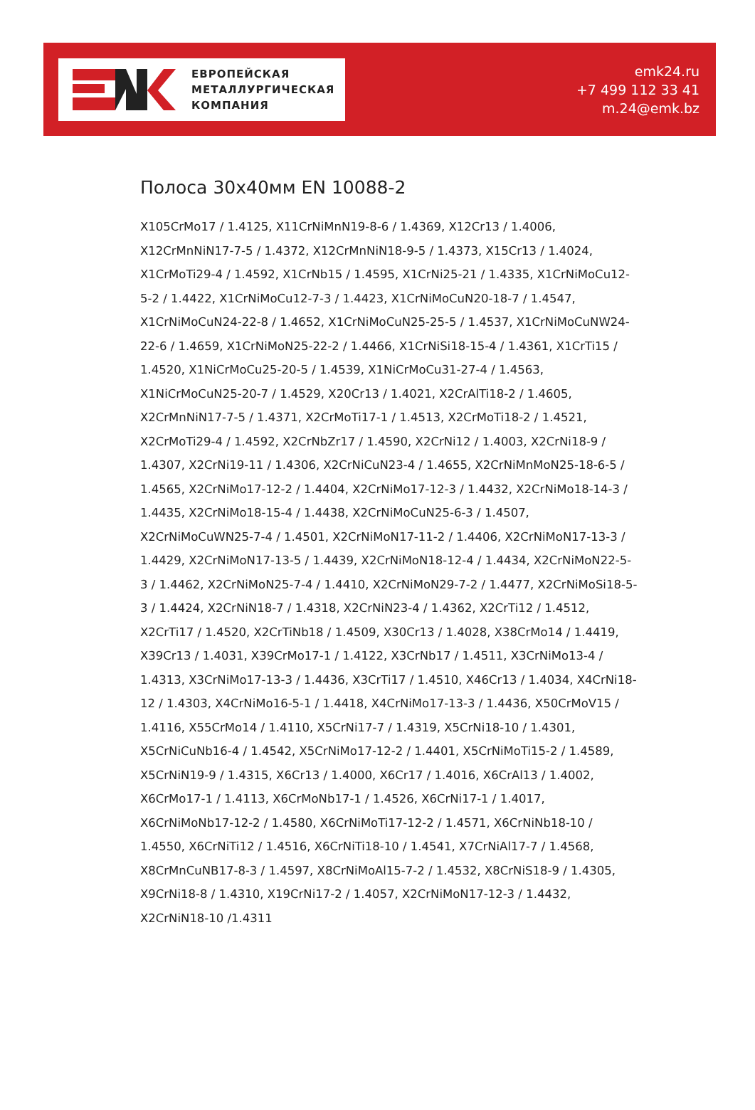ЕВРОПЕЙСКАЯ
МЕТАЛЛУРГИЧЕСКАЯ
КОМПАНИЯ
emk24.ru
+7 499 112 33 41
m.24@emk.bz
Полоса 30x40мм EN 10088-2
X105CrMo17 / 1.4125, X11CrNiMnN19-8-6 / 1.4369, X12Cr13 / 1.4006, X12CrMnNiN17-7-5 / 1.4372, X12CrMnNiN18-9-5 / 1.4373, X15Cr13 / 1.4024, X1CrMoTi29-4 / 1.4592, X1CrNb15 / 1.4595, X1CrNi25-21 / 1.4335, X1CrNiMoCu12-5-2 / 1.4422, X1CrNiMoCu12-7-3 / 1.4423, X1CrNiMoCuN20-18-7 / 1.4547, X1CrNiMoCuN24-22-8 / 1.4652, X1CrNiMoCuN25-25-5 / 1.4537, X1CrNiMoCuNW24-22-6 / 1.4659, X1CrNiMoN25-22-2 / 1.4466, X1CrNiSi18-15-4 / 1.4361, X1CrTi15 / 1.4520, X1NiCrMoCu25-20-5 / 1.4539, X1NiCrMoCu31-27-4 / 1.4563, X1NiCrMoCuN25-20-7 / 1.4529, X20Cr13 / 1.4021, X2CrAlTi18-2 / 1.4605, X2CrMnNiN17-7-5 / 1.4371, X2CrMoTi17-1 / 1.4513, X2CrMoTi18-2 / 1.4521, X2CrMoTi29-4 / 1.4592, X2CrNbZr17 / 1.4590, X2CrNi12 / 1.4003, X2CrNi18-9 / 1.4307, X2CrNi19-11 / 1.4306, X2CrNiCuN23-4 / 1.4655, X2CrNiMnMoN25-18-6-5 / 1.4565, X2CrNiMo17-12-2 / 1.4404, X2CrNiMo17-12-3 / 1.4432, X2CrNiMo18-14-3 / 1.4435, X2CrNiMo18-15-4 / 1.4438, X2CrNiMoCuN25-6-3 / 1.4507, X2CrNiMoCuWN25-7-4 / 1.4501, X2CrNiMoN17-11-2 / 1.4406, X2CrNiMoN17-13-3 / 1.4429, X2CrNiMoN17-13-5 / 1.4439, X2CrNiMoN18-12-4 / 1.4434, X2CrNiMoN22-5-3 / 1.4462, X2CrNiMoN25-7-4 / 1.4410, X2CrNiMoN29-7-2 / 1.4477, X2CrNiMoSi18-5-3 / 1.4424, X2CrNiN18-7 / 1.4318, X2CrNiN23-4 / 1.4362, X2CrTi12 / 1.4512, X2CrTi17 / 1.4520, X2CrTiNb18 / 1.4509, X30Cr13 / 1.4028, X38CrMo14 / 1.4419, X39Cr13 / 1.4031, X39CrMo17-1 / 1.4122, X3CrNb17 / 1.4511, X3CrNiMo13-4 / 1.4313, X3CrNiMo17-13-3 / 1.4436, X3CrTi17 / 1.4510, X46Cr13 / 1.4034, X4CrNi18-12 / 1.4303, X4CrNiMo16-5-1 / 1.4418, X4CrNiMo17-13-3 / 1.4436, X50CrMoV15 / 1.4116, X55CrMo14 / 1.4110, X5CrNi17-7 / 1.4319, X5CrNi18-10 / 1.4301, X5CrNiCuNb16-4 / 1.4542, X5CrNiMo17-12-2 / 1.4401, X5CrNiMoTi15-2 / 1.4589, X5CrNiN19-9 / 1.4315, X6Cr13 / 1.4000, X6Cr17 / 1.4016, X6CrAl13 / 1.4002, X6CrMo17-1 / 1.4113, X6CrMoNb17-1 / 1.4526, X6CrNi17-1 / 1.4017, X6CrNiMoNb17-12-2 / 1.4580, X6CrNiMoTi17-12-2 / 1.4571, X6CrNiNb18-10 / 1.4550, X6CrNiTi12 / 1.4516, X6CrNiTi18-10 / 1.4541, X7CrNiAl17-7 / 1.4568, X8CrMnCuNB17-8-3 / 1.4597, X8CrNiMoAl15-7-2 / 1.4532, X8CrNiS18-9 / 1.4305, X9CrNi18-8 / 1.4310, X19CrNi17-2 / 1.4057, X2CrNiMoN17-12-3 / 1.4432, X2CrNiN18-10 /1.4311